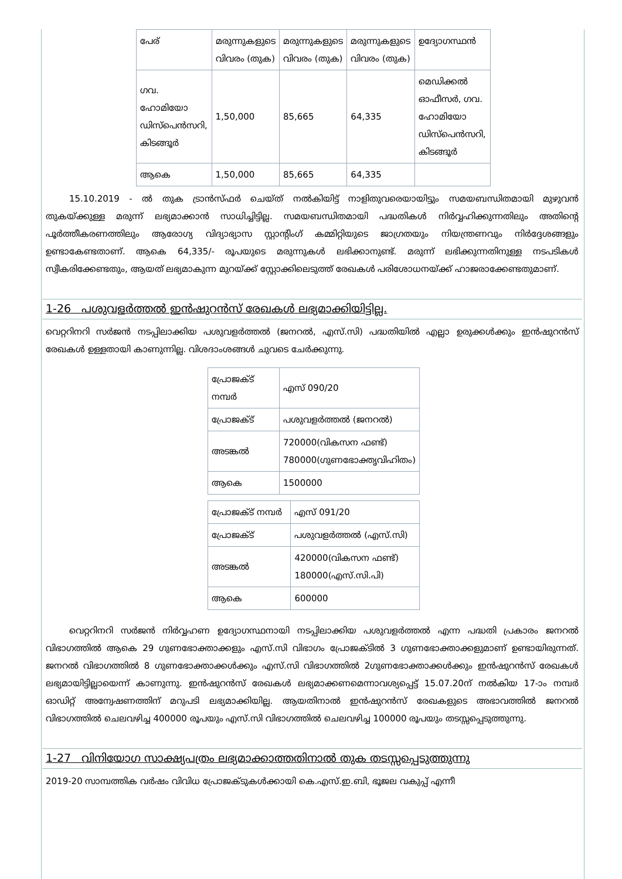| പേര് | മരുന്നുകളുടെ വിവരം (തുക) | മരുന്നുകളുടെ വിവരം (തുക) | മരുന്നുകളുടെ വിവരം (തുക) | ഉദ്യോഗസ്ഥൻ |
| ഗവ. ഹോമിയോ ഡിസ്പെൻസറി, കിടങ്ങൂർ | 1,50,000 | 85,665 | 64,335 | മെഡിക്കൽ ഓഫീസർ, ഗവ. ഹോമിയോ ഡിസ്പെൻസറി, കിടങ്ങൂർ |
| ആകെ | 1,50,000 | 85,665 | 64,335 | |
15.10.2019 - ൽ തുക ട്രാൻസ്ഫർ ചെയ്ത് നൽകിയിട്ട് നാളിതുവരെയായിട്ടും സമയബന്ധിതമായി മുഴുവൻ തുകയ്ക്കുള്ള മരുന്ന് ലഭ്യമാക്കാൻ സാധിച്ചിട്ടില്ല. സമയബന്ധിതമായി പദ്ധതികൾ നിർവ്വഹിക്കുന്നതിലും അതിന്റെ പൂർത്തീകരണത്തിലും ആരോഗ്യ വിദ്യാഭ്യാസ സ്റ്റാന്റിംഗ് കമ്മിറ്റിയുടെ ജാഗ്രതയും നിയന്ത്രണവും നിർദ്ദേശങ്ങളും ഉണ്ടാകേണ്ടതാണ്. ആകെ 64,335/- രൂപയുടെ മരുന്നുകൾ ലഭിക്കാനുണ്ട്. മരുന്ന് ലഭിക്കുന്നതിനുള്ള നടപടികൾ സ്വീകരിക്കേണ്ടതും, ആയത് ലഭ്യമാകുന്ന മുറയ്ക്ക് സ്റ്റോക്കിലെടുത്ത് രേഖകൾ പരിശോധനയ്ക്ക് ഹാജരാക്കേണ്ടതുമാണ്.
1-26 പശുവളർത്തൽ ഇൻഷുറൻസ് രേഖകൾ ലഭ്യമാക്കിയിട്ടില്ല.
വെറ്ററിനറി സർജൻ നടപ്പിലാക്കിയ പശുവളർത്തൽ (ജനറൽ, എസ്.സി) പദ്ധതിയിൽ എല്ലാ ഉരുക്കൾക്കും ഇൻഷുറൻസ് രേഖകൾ ഉള്ളതായി കാണുന്നില്ല. വിശദാംശങ്ങൾ ചുവടെ ചേർക്കുന്നു.
| പ്രോജക്ട് നമ്പർ | എസ് 090/20 |
| പ്രോജക്ട് | പശുവളർത്തൽ (ജനറൽ) |
| അടങ്കൽ | 720000(വികസന ഫണ്ട്) 780000(ഗുണഭോക്തൃവിഹിതം) |
| ആകെ | 1500000 |
| പ്രോജക്ട് നമ്പർ | എസ് 091/20 |
| പ്രോജക്ട് | പശുവളർത്തൽ (എസ്.സി) |
| അടങ്കൽ | 420000(വികസന ഫണ്ട്) 180000(എസ്.സി.പി) |
| ആകെ | 600000 |
വെറ്ററിനറി സർജൻ നിർവ്വഹണ ഉദ്യോഗസ്ഥനായി നടപ്പിലാക്കിയ പശുവളർത്തൽ എന്ന പദ്ധതി പ്രകാരം ജനറൽ വിഭാഗത്തിൽ ആകെ 29 ഗുണഭോക്താക്കളും എസ്.സി വിഭാഗം പ്രോജക്ടിൽ 3 ഗുണഭോക്താക്കളുമാണ് ഉണ്ടായിരുന്നത്. ജനറൽ വിഭാഗത്തിൽ 8 ഗുണഭോക്താക്കൾക്കും എസ്.സി വിഭാഗത്തിൽ 2ഗുണഭോക്താക്കൾക്കും ഇൻഷുറൻസ് രേഖകൾ ലഭ്യമായിട്ടില്ലായെന്ന് കാണുന്നു. ഇൻഷുറൻസ് രേഖകൾ ലഭ്യമാക്കണമെന്നാവശ്യപ്പെട്ട് 15.07.20ന് നൽകിയ 17-ാം നമ്പർ ഓഡിറ്റ് അന്വേഷണത്തിന് മറുപടി ലഭ്യമാക്കിയില്ല. ആയതിനാൽ ഇൻഷുറൻസ് രേഖകളുടെ അഭാവത്തിൽ ജനറൽ വിഭാഗത്തിൽ ചെലവഴിച്ച 400000 രൂപയും എസ്.സി വിഭാഗത്തിൽ ചെലവഴിച്ച 100000 രൂപയും തടസ്സപ്പെടുത്തുന്നു.
1-27 വിനിയോഗ സാക്ഷ്യപത്രം ലഭ്യമാക്കാത്തതിനാൽ തുക തടസ്സപ്പെടുത്തുന്നു
2019-20 സാമ്പത്തിക വർഷം വിവിധ പ്രോജക്ടുകൾക്കായി കെ.എസ്.ഇ.ബി, ഭൂജല വകുപ്പ് എന്നീ